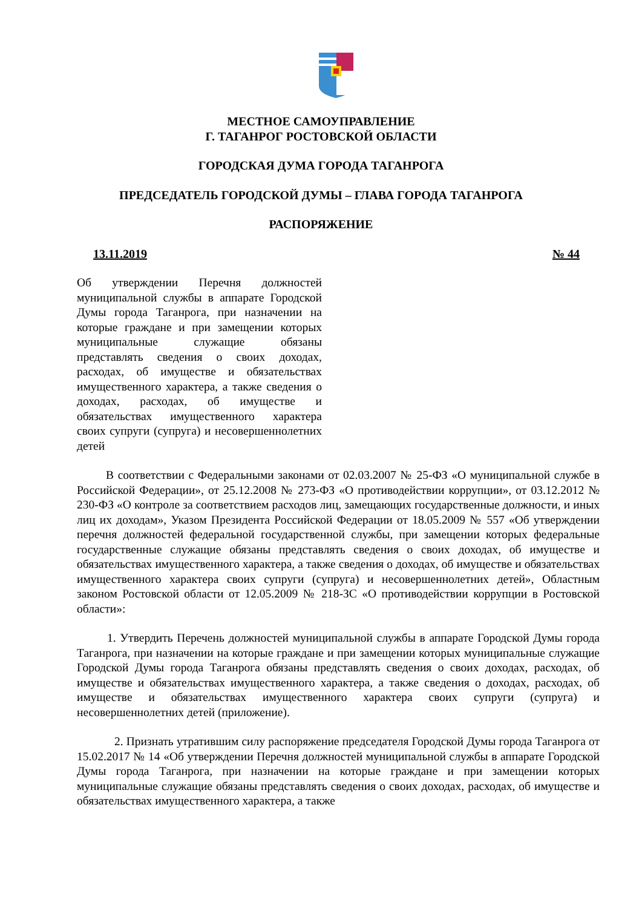МЕСТНОЕ САМОУПРАВЛЕНИЕ
Г. ТАГАНРОГ РОСТОВСКОЙ ОБЛАСТИ
ГОРОДСКАЯ ДУМА ГОРОДА ТАГАНРОГА
ПРЕДСЕДАТЕЛЬ ГОРОДСКОЙ ДУМЫ – ГЛАВА ГОРОДА ТАГАНРОГА
РАСПОРЯЖЕНИЕ
13.11.2019 № 44
Об утверждении Перечня должностей муниципальной службы в аппарате Городской Думы города Таганрога, при назначении на которые граждане и при замещении которых муниципальные служащие обязаны представлять сведения о своих доходах, расходах, об имуществе и обязательствах имущественного характера, а также сведения о доходах, расходах, об имуществе и обязательствах имущественного характера своих супруги (супруга) и несовершеннолетних детей
В соответствии с Федеральными законами от 02.03.2007 № 25-ФЗ «О муниципальной службе в Российской Федерации», от 25.12.2008 № 273-ФЗ «О противодействии коррупции», от 03.12.2012 № 230-ФЗ «О контроле за соответствием расходов лиц, замещающих государственные должности, и иных лиц их доходам», Указом Президента Российской Федерации от 18.05.2009 № 557 «Об утверждении перечня должностей федеральной государственной службы, при замещении которых федеральные государственные служащие обязаны представлять сведения о своих доходах, об имуществе и обязательствах имущественного характера, а также сведения о доходах, об имуществе и обязательствах имущественного характера своих супруги (супруга) и несовершеннолетних детей», Областным законом Ростовской области от 12.05.2009 № 218-ЗС «О противодействии коррупции в Ростовской области»:
1. Утвердить Перечень должностей муниципальной службы в аппарате Городской Думы города Таганрога, при назначении на которые граждане и при замещении которых муниципальные служащие Городской Думы города Таганрога обязаны представлять сведения о своих доходах, расходах, об имуществе и обязательствах имущественного характера, а также сведения о доходах, расходах, об имуществе и обязательствах имущественного характера своих супруги (супруга) и несовершеннолетних детей (приложение).
2. Признать утратившим силу распоряжение председателя Городской Думы города Таганрога от 15.02.2017 № 14 «Об утверждении Перечня должностей муниципальной службы в аппарате Городской Думы города Таганрога, при назначении на которые граждане и при замещении которых муниципальные служащие обязаны представлять сведения о своих доходах, расходах, об имуществе и обязательствах имущественного характера, а также